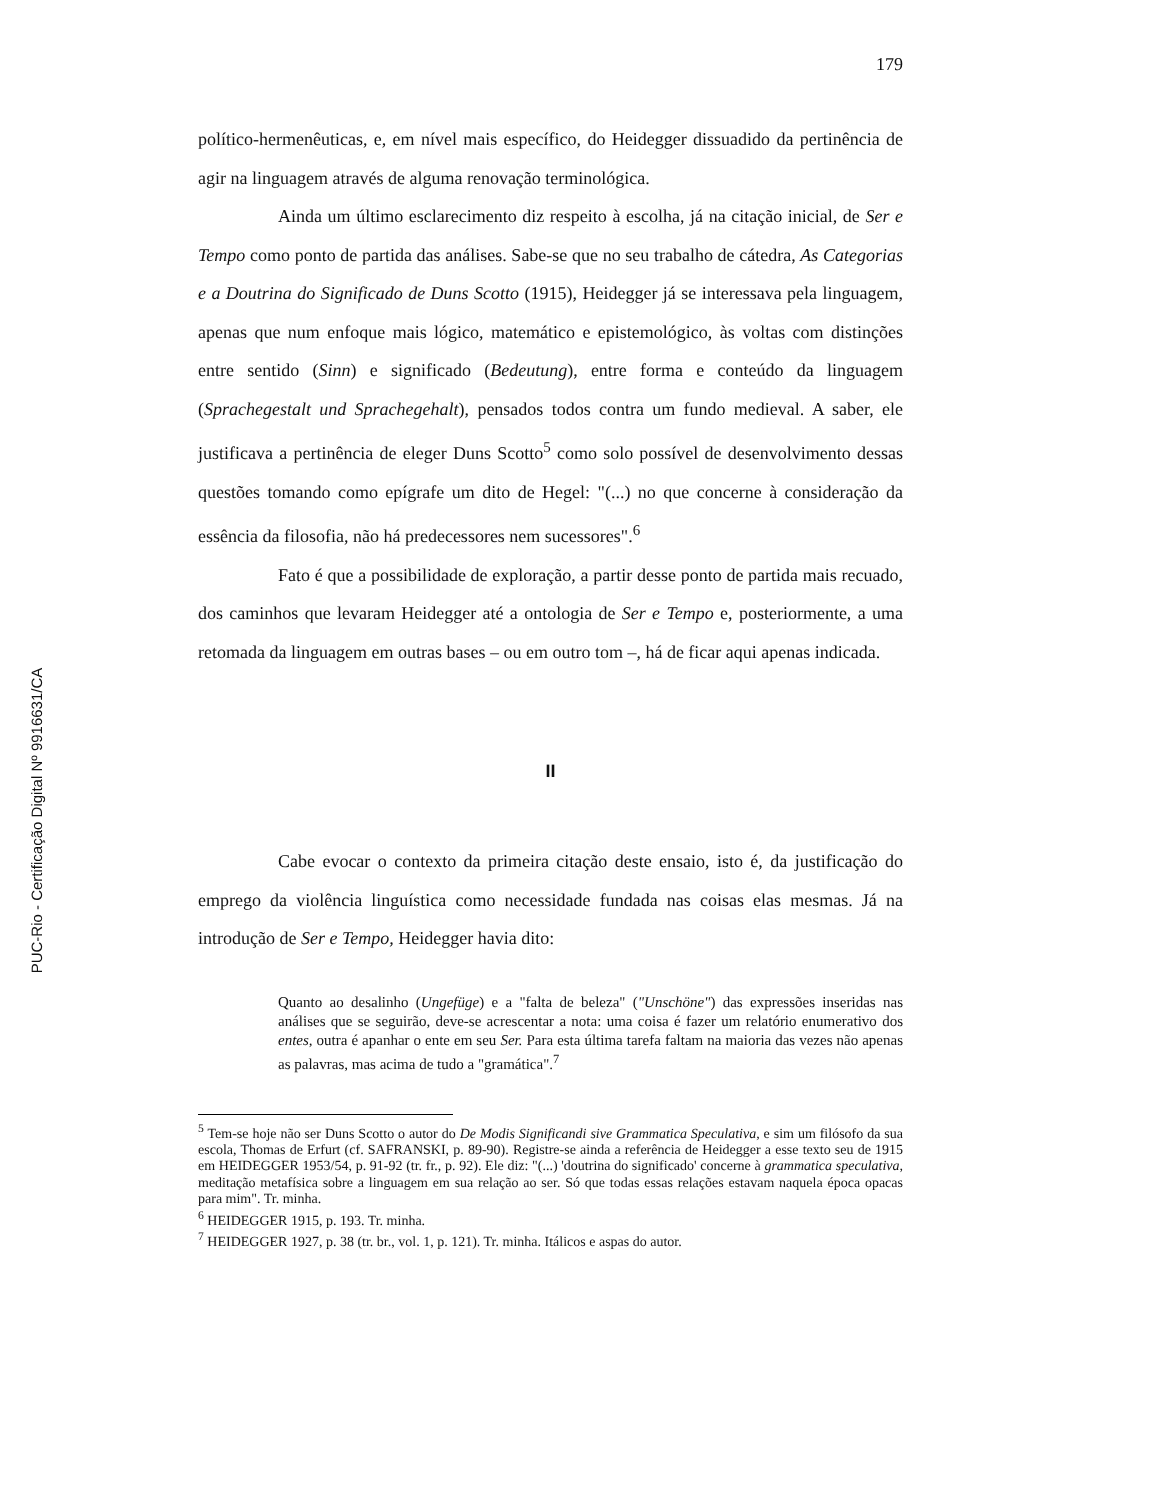PUC-Rio - Certificação Digital Nº 9916631/CA
179
político-hermenêuticas, e, em nível mais específico, do Heidegger dissuadido da pertinência de agir na linguagem através de alguma renovação terminológica.
Ainda um último esclarecimento diz respeito à escolha, já na citação inicial, de Ser e Tempo como ponto de partida das análises. Sabe-se que no seu trabalho de cátedra, As Categorias e a Doutrina do Significado de Duns Scotto (1915), Heidegger já se interessava pela linguagem, apenas que num enfoque mais lógico, matemático e epistemológico, às voltas com distinções entre sentido (Sinn) e significado (Bedeutung), entre forma e conteúdo da linguagem (Sprachegestalt und Sprachegehalt), pensados todos contra um fundo medieval. A saber, ele justificava a pertinência de eleger Duns Scotto<sup>5</sup> como solo possível de desenvolvimento dessas questões tomando como epígrafe um dito de Hegel: "(...) no que concerne à consideração da essência da filosofia, não há predecessores nem sucessores".<sup>6</sup>
Fato é que a possibilidade de exploração, a partir desse ponto de partida mais recuado, dos caminhos que levaram Heidegger até a ontologia de Ser e Tempo e, posteriormente, a uma retomada da linguagem em outras bases – ou em outro tom –, há de ficar aqui apenas indicada.
II
Cabe evocar o contexto da primeira citação deste ensaio, isto é, da justificação do emprego da violência linguística como necessidade fundada nas coisas elas mesmas. Já na introdução de Ser e Tempo, Heidegger havia dito:
Quanto ao desalinho (Ungefüge) e a "falta de beleza" ("Unschöne") das expressões inseridas nas análises que se seguirão, deve-se acrescentar a nota: uma coisa é fazer um relatório enumerativo dos entes, outra é apanhar o ente em seu Ser. Para esta última tarefa faltam na maioria das vezes não apenas as palavras, mas acima de tudo a "gramática".<sup>7</sup>
<sup>5</sup> Tem-se hoje não ser Duns Scotto o autor do De Modis Significandi sive Grammatica Speculativa, e sim um filósofo da sua escola, Thomas de Erfurt (cf. SAFRANSKI, p. 89-90). Registre-se ainda a referência de Heidegger a esse texto seu de 1915 em HEIDEGGER 1953/54, p. 91-92 (tr. fr., p. 92). Ele diz: "(...) 'doutrina do significado' concerne à grammatica speculativa, meditação metafísica sobre a linguagem em sua relação ao ser. Só que todas essas relações estavam naquela época opacas para mim". Tr. minha.
<sup>6</sup> HEIDEGGER 1915, p. 193. Tr. minha.
<sup>7</sup> HEIDEGGER 1927, p. 38 (tr. br., vol. 1, p. 121). Tr. minha. Itálicos e aspas do autor.